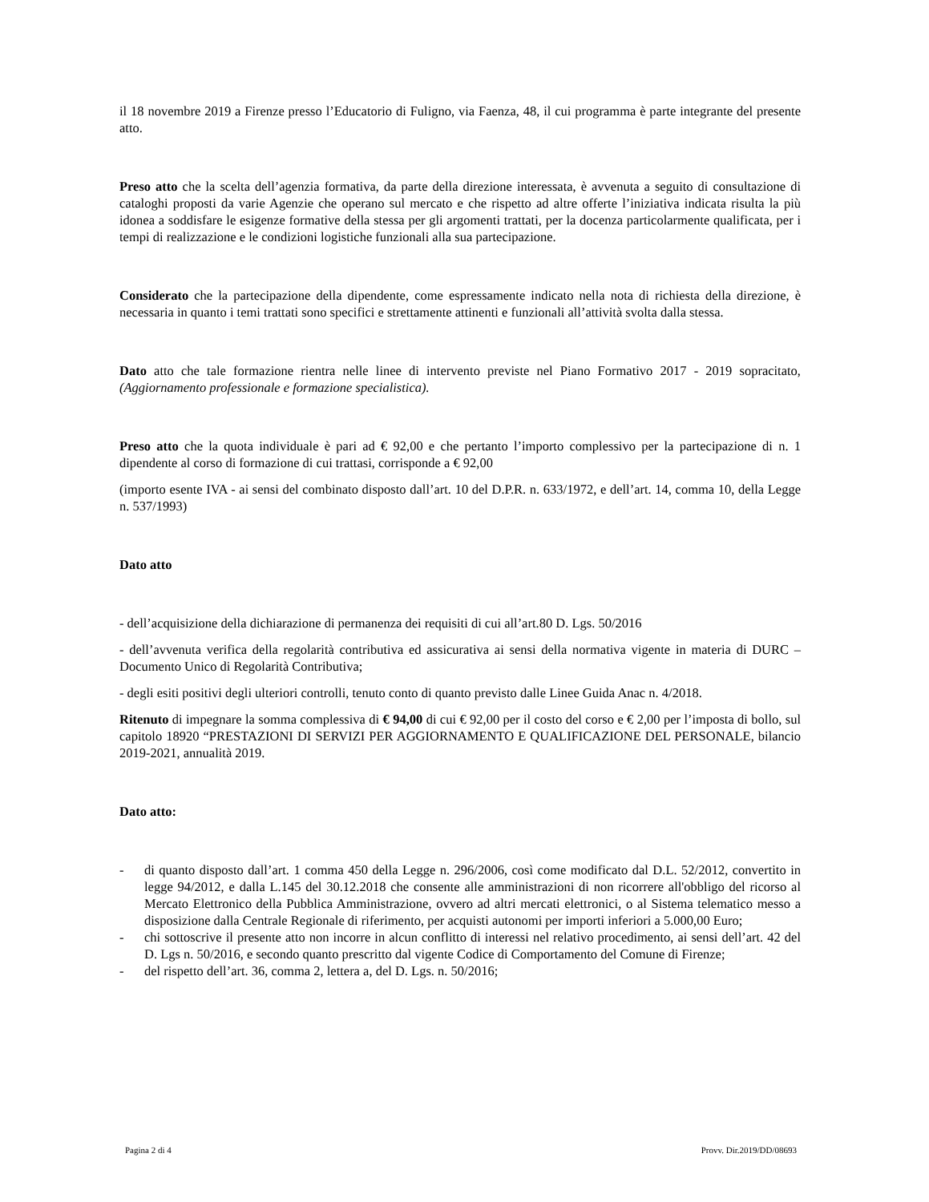il 18 novembre 2019 a Firenze presso l’Educatorio di Fuligno, via Faenza, 48, il cui programma è parte integrante del presente atto.
Preso atto che la scelta dell’agenzia formativa, da parte della direzione interessata, è avvenuta a seguito di consultazione di cataloghi proposti da varie Agenzie che operano sul mercato e che rispetto ad altre offerte l’iniziativa indicata risulta la più idonea a soddisfare le esigenze formative della stessa per gli argomenti trattati, per la docenza particolarmente qualificata, per i tempi di realizzazione e le condizioni logistiche funzionali alla sua partecipazione.
Considerato che la partecipazione della dipendente, come espressamente indicato nella nota di richiesta della direzione, è necessaria in quanto i temi trattati sono specifici e strettamente attinenti e funzionali all’attività svolta dalla stessa.
Dato atto che tale formazione rientra nelle linee di intervento previste nel Piano Formativo 2017 - 2019 sopracitato, (Aggiornamento professionale e formazione specialistica).
Preso atto che la quota individuale è pari ad € 92,00 e che pertanto l’importo complessivo per la partecipazione di n. 1 dipendente al corso di formazione di cui trattasi, corrisponde a € 92,00
(importo esente IVA - ai sensi del combinato disposto dall’art. 10 del D.P.R. n. 633/1972, e dell’art. 14, comma 10, della Legge n. 537/1993)
Dato atto
- dell’acquisizione della dichiarazione di permanenza dei requisiti di cui all’art.80 D. Lgs. 50/2016
- dell’avvenuta verifica della regolarità contributiva ed assicurativa ai sensi della normativa vigente in materia di DURC – Documento Unico di Regolarità Contributiva;
- degli esiti positivi degli ulteriori controlli, tenuto conto di quanto previsto dalle Linee Guida Anac n. 4/2018.
Ritenuto di impegnare la somma complessiva di € 94,00 di cui € 92,00 per il costo del corso e € 2,00 per l’imposta di bollo, sul capitolo 18920 “PRESTAZIONI DI SERVIZI PER AGGIORNAMENTO E QUALIFICAZIONE DEL PERSONALE, bilancio 2019-2021, annualità 2019.
Dato atto:
- di quanto disposto dall’art. 1 comma 450 della Legge n. 296/2006, così come modificato dal D.L. 52/2012, convertito in legge 94/2012, e dalla L.145 del 30.12.2018 che consente alle amministrazioni di non ricorrere all'obbligo del ricorso al Mercato Elettronico della Pubblica Amministrazione, ovvero ad altri mercati elettronici, o al Sistema telematico messo a disposizione dalla Centrale Regionale di riferimento, per acquisti autonomi per importi inferiori a 5.000,00 Euro;
- chi sottoscrive il presente atto non incorre in alcun conflitto di interessi nel relativo procedimento, ai sensi dell’art. 42 del D. Lgs n. 50/2016, e secondo quanto prescritto dal vigente Codice di Comportamento del Comune di Firenze;
- del rispetto dell’art. 36, comma 2, lettera a, del D. Lgs. n. 50/2016;
Pagina 2 di 4 Provv. Dir.2019/DD/08693